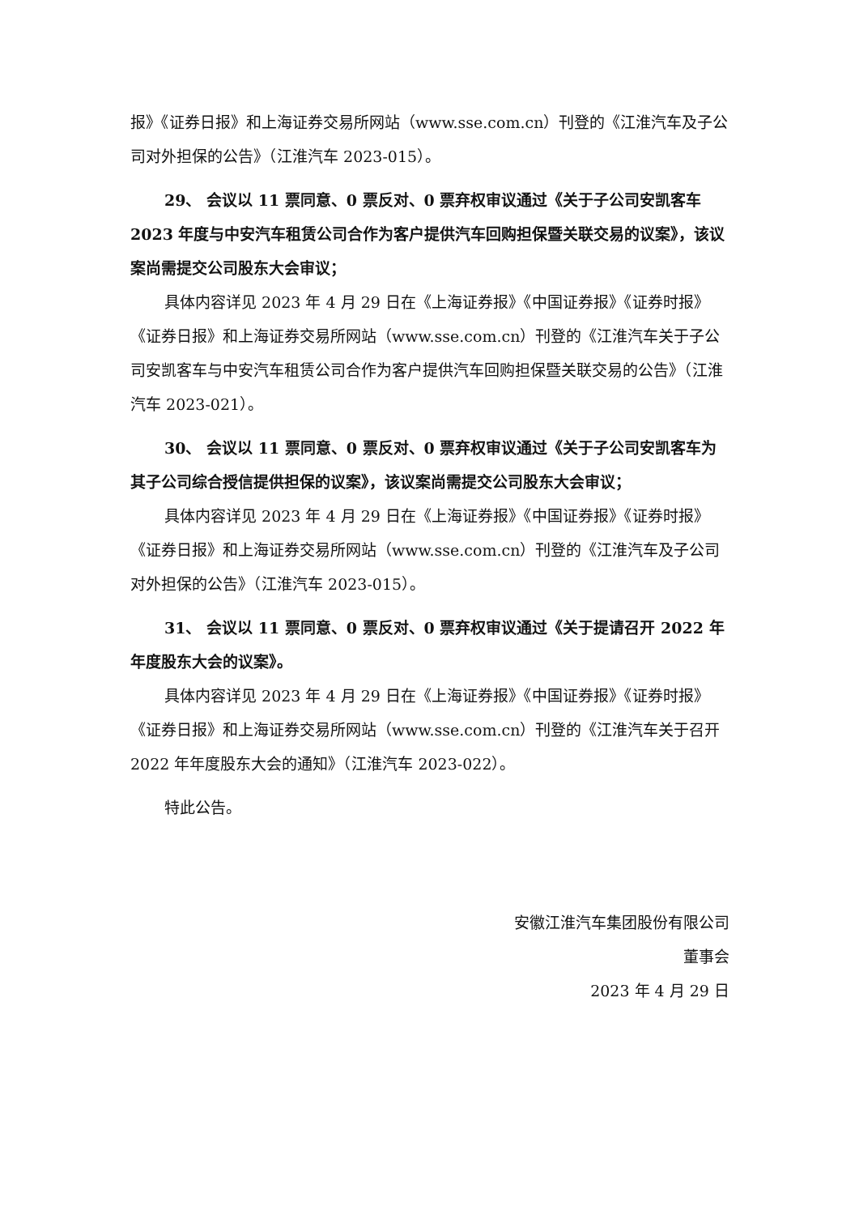报》《证券日报》和上海证券交易所网站（www.sse.com.cn）刊登的《江淮汽车及子公司对外担保的公告》（江淮汽车 2023-015）。
29、 会议以 11 票同意、0 票反对、0 票弃权审议通过《关于子公司安凯客车 2023 年度与中安汽车租赁公司合作为客户提供汽车回购担保暨关联交易的议案》，该议案尚需提交公司股东大会审议；
具体内容详见 2023 年 4 月 29 日在《上海证券报》《中国证券报》《证券时报》《证券日报》和上海证券交易所网站（www.sse.com.cn）刊登的《江淮汽车关于子公司安凯客车与中安汽车租赁公司合作为客户提供汽车回购担保暨关联交易的公告》（江淮汽车 2023-021）。
30、 会议以 11 票同意、0 票反对、0 票弃权审议通过《关于子公司安凯客车为其子公司综合授信提供担保的议案》，该议案尚需提交公司股东大会审议；
具体内容详见 2023 年 4 月 29 日在《上海证券报》《中国证券报》《证券时报》《证券日报》和上海证券交易所网站（www.sse.com.cn）刊登的《江淮汽车及子公司对外担保的公告》（江淮汽车 2023-015）。
31、 会议以 11 票同意、0 票反对、0 票弃权审议通过《关于提请召开 2022 年年度股东大会的议案》。
具体内容详见 2023 年 4 月 29 日在《上海证券报》《中国证券报》《证券时报》《证券日报》和上海证券交易所网站（www.sse.com.cn）刊登的《江淮汽车关于召开 2022 年年度股东大会的通知》（江淮汽车 2023-022）。
特此公告。
安徽江淮汽车集团股份有限公司
董事会
2023 年 4 月 29 日